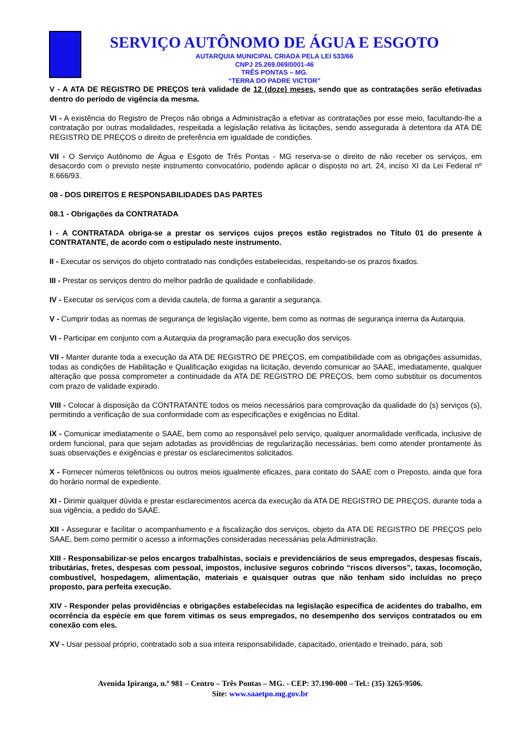SERVIÇO AUTÔNOMO DE ÁGUA E ESGOTO
AUTARQUIA MUNICIPAL CRIADA PELA LEI 533/66
CNPJ 25.269.069/0001-46
TRÊS PONTAS – MG.
“TERRA DO PADRE VICTOR”
V - A ATA DE REGISTRO DE PREÇOS terá validade de 12 (doze) meses, sendo que as contratações serão efetivadas dentro do período de vigência da mesma.
VI - A existência do Registro de Preços não obriga a Administração a efetivar as contratações por esse meio, facultando-lhe a contratação por outras modalidades, respeitada a legislação relativa às licitações, sendo assegurada à detentora da ATA DE REGISTRO DE PREÇOS o direito de preferência em igualdade de condições.
VII - O Serviço Autônomo de Água e Esgoto de Três Pontas - MG reserva-se o direito de não receber os serviços, em desacordo com o previsto neste instrumento convocatório, podendo aplicar o disposto no art. 24, inciso XI da Lei Federal nº 8.666/93.
08 - DOS DIREITOS E RESPONSABILIDADES DAS PARTES
08.1 - Obrigações da CONTRATADA
I - A CONTRATADA obriga-se a prestar os serviços cujos preços estão registrados no Título 01 do presente à CONTRATANTE, de acordo com o estipulado neste instrumento.
II - Executar os serviços do objeto contratado nas condições estabelecidas, respeitando-se os prazos fixados.
III - Prestar os serviços dentro do melhor padrão de qualidade e confiabilidade.
IV - Executar os serviços com a devida cautela, de forma a garantir a segurança.
V - Cumprir todas as normas de segurança de legislação vigente, bem como as normas de segurança interna da Autarquia.
VI - Participar em conjunto com a Autarquia da programação para execução dos serviços.
VII - Manter durante toda a execução da ATA DE REGISTRO DE PREÇOS, em compatibilidade com as obrigações assumidas, todas as condições de Habilitação e Qualificação exigidas na licitação, devendo comunicar ao SAAE, imediatamente, qualquer alteração que possa comprometer a continuidade da ATA DE REGISTRO DE PREÇOS, bem como substituir os documentos com prazo de validade expirado.
VIII - Colocar à disposição da CONTRATANTE todos os meios necessários para comprovação da qualidade do (s) serviços (s), permitindo a verificação de sua conformidade com as especificações e exigências no Edital.
IX - Comunicar imediatamente o SAAE, bem como ao responsável pelo serviço, qualquer anormalidade verificada, inclusive de ordem funcional, para que sejam adotadas as providências de regularização necessárias, bem como atender prontamente às suas observações e exigências e prestar os esclarecimentos solicitados.
X - Fornecer números telefônicos ou outros meios igualmente eficazes, para contato do SAAE com o Preposto, ainda que fora do horário normal de expediente.
XI - Dirimir qualquer dúvida e prestar esclarecimentos acerca da execução da ATA DE REGISTRO DE PREÇOS, durante toda a sua vigência, a pedido do SAAE.
XII - Assegurar e facilitar o acompanhamento e a fiscalização dos serviços, objeto da ATA DE REGISTRO DE PREÇOS pelo SAAE, bem como permitir o acesso a informações consideradas necessárias pela Administração.
XIII - Responsabilizar-se pelos encargos trabalhistas, sociais e previdenciários de seus empregados, despesas fiscais, tributárias, fretes, despesas com pessoal, impostos, inclusive seguros cobrindo “riscos diversos”, taxas, locomoção, combustível, hospedagem, alimentação, materiais e quaisquer outras que não tenham sido incluídas no preço proposto, para perfeita execução.
XIV - Responder pelas providências e obrigações estabelecidas na legislação específica de acidentes do trabalho, em ocorrência da espécie em que forem vitimas os seus empregados, no desempenho dos serviços contratados ou em conexão com eles.
XV - Usar pessoal próprio, contratado sob a sua inteira responsabilidade, capacitado, orientado e treinado, para, sob
Avenida Ipiranga, n.º 981 – Centro – Três Pontas – MG. - CEP: 37.190-000 – Tel.: (35) 3265-9506.
Site: www.saaetpo.mg.gov.br